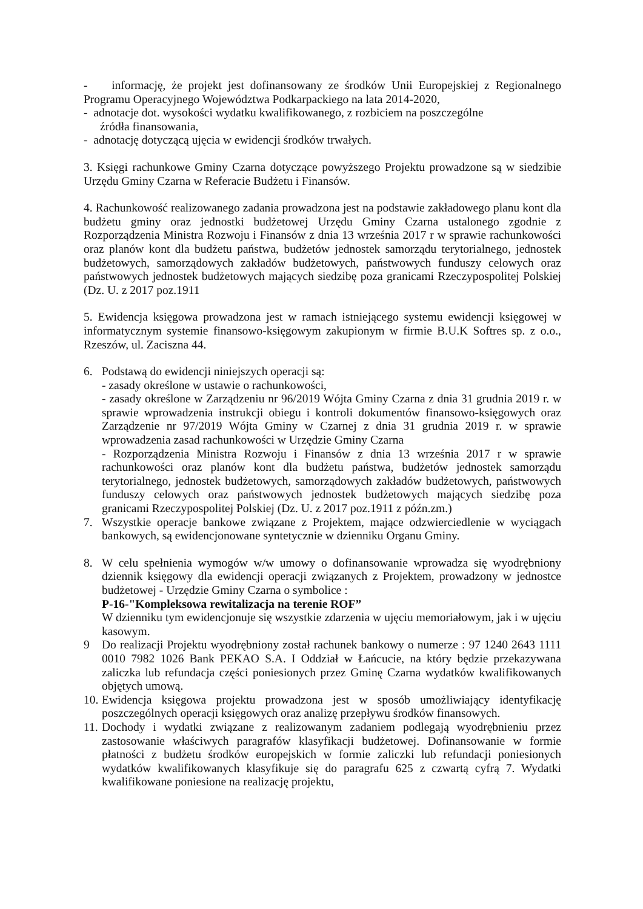- informację, że projekt jest dofinansowany ze środków Unii Europejskiej z Regionalnego Programu Operacyjnego Województwa Podkarpackiego na lata 2014-2020,
- adnotacje dot. wysokości wydatku kwalifikowanego, z rozbiciem na poszczególne
źródła finansowania,
- adnotację dotyczącą ujęcia w ewidencji środków trwałych.
3. Księgi rachunkowe Gminy Czarna dotyczące powyższego Projektu prowadzone są w siedzibie Urzędu Gminy Czarna w Referacie Budżetu i Finansów.
4. Rachunkowość realizowanego zadania prowadzona jest na podstawie zakładowego planu kont dla budżetu gminy oraz jednostki budżetowej Urzędu Gminy Czarna ustalonego zgodnie z Rozporządzenia Ministra Rozwoju i Finansów z dnia 13 września 2017 r w sprawie rachunkowości oraz planów kont dla budżetu państwa, budżetów jednostek samorządu terytorialnego, jednostek budżetowych, samorządowych zakładów budżetowych, państwowych funduszy celowych oraz państwowych jednostek budżetowych mających siedzibę poza granicami Rzeczypospolitej Polskiej (Dz. U. z 2017 poz.1911
5. Ewidencja księgowa prowadzona jest w ramach istniejącego systemu ewidencji księgowej w informatycznym systemie finansowo-księgowym zakupionym w firmie B.U.K Softres sp. z o.o., Rzeszów, ul. Zaciszna 44.
6. Podstawą do ewidencji niniejszych operacji są:
- zasady określone w ustawie o rachunkowości,
- zasady określone w Zarządzeniu nr 96/2019 Wójta Gminy Czarna z dnia 31 grudnia 2019 r. w sprawie wprowadzenia instrukcji obiegu i kontroli dokumentów finansowo-księgowych oraz Zarządzenie nr 97/2019 Wójta Gminy w Czarnej z dnia 31 grudnia 2019 r. w sprawie wprowadzenia zasad rachunkowości w Urzędzie Gminy Czarna
- Rozporządzenia Ministra Rozwoju i Finansów z dnia 13 września 2017 r w sprawie rachunkowości oraz planów kont dla budżetu państwa, budżetów jednostek samorządu terytorialnego, jednostek budżetowych, samorządowych zakładów budżetowych, państwowych funduszy celowych oraz państwowych jednostek budżetowych mających siedzibę poza granicami Rzeczypospolitej Polskiej (Dz. U. z 2017 poz.1911 z późn.zm.)
7. Wszystkie operacje bankowe związane z Projektem, mające odzwierciedlenie w wyciągach bankowych, są ewidencjonowane syntetycznie w dzienniku Organu Gminy.
8. W celu spełnienia wymogów w/w umowy o dofinansowanie wprowadza się wyodrębniony dziennik księgowy dla ewidencji operacji związanych z Projektem, prowadzony w jednostce budżetowej - Urzędzie Gminy Czarna o symbolice :
P-16-"Kompleksowa rewitalizacja na terenie ROF”
W dzienniku tym ewidencjonuje się wszystkie zdarzenia w ujęciu memoriałowym, jak i w ujęciu kasowym.
9 Do realizacji Projektu wyodrębniony został rachunek bankowy o numerze : 97 1240 2643 1111 0010 7982 1026 Bank PEKAO S.A. I Oddział w Łańcucie, na który będzie przekazywana zaliczka lub refundacja części poniesionych przez Gminę Czarna wydatków kwalifikowanych objętych umową.
10.
Ewidencja księgowa projektu prowadzona jest w sposób umożliwiający identyfikację poszczególnych operacji księgowych oraz analizę przepływu środków finansowych.
11.
Dochody i wydatki związane z realizowanym zadaniem podlegają wyodrębnieniu przez zastosowanie właściwych paragrafów klasyfikacji budżetowej. Dofinansowanie w formie płatności z budżetu środków europejskich w formie zaliczki lub refundacji poniesionych wydatków kwalifikowanych klasyfikuje się do paragrafu 625 z czwartą cyfrą 7. Wydatki kwalifikowane poniesione na realizację projektu,